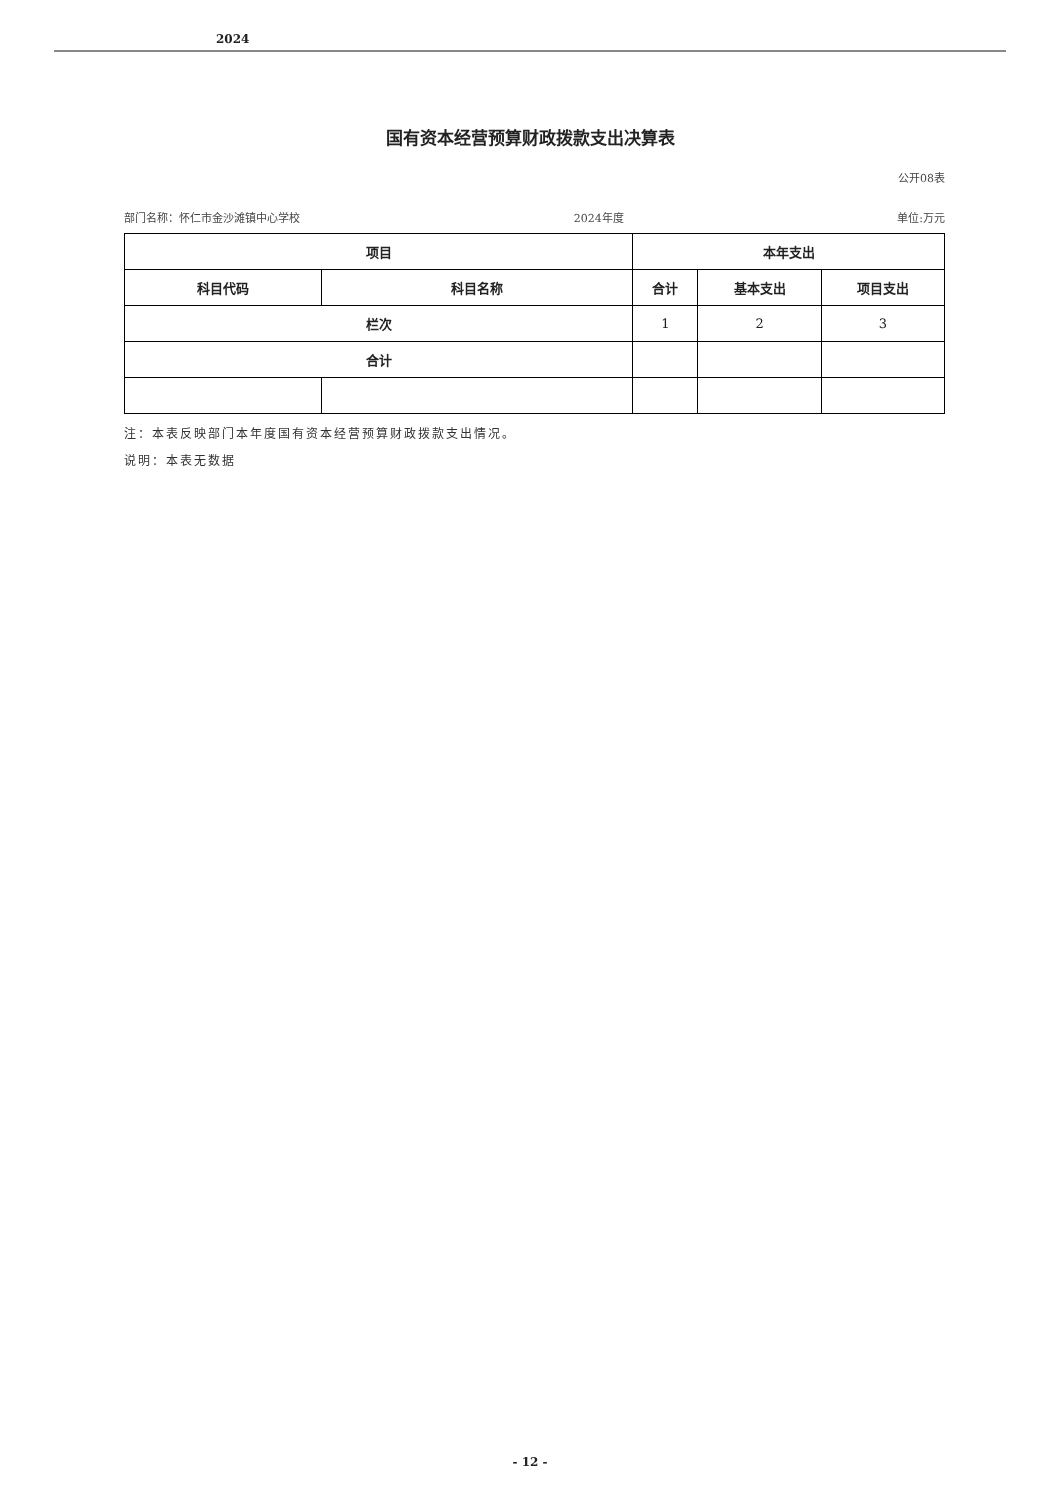2024
国有资本经营预算财政拨款支出决算表
公开08表
部门名称：怀仁市金沙滩镇中心学校 2024年度 单位:万元
| 项目 | | 本年支出 | | |
| --- | --- | --- | --- | --- |
| 科目代码 | 科目名称 | 合计 | 基本支出 | 项目支出 |
| 栏次 | | 1 | 2 | 3 |
| 合计 | | | | |
注：本表反映部门本年度国有资本经营预算财政拨款支出情况。
说明：本表无数据
- 12 -